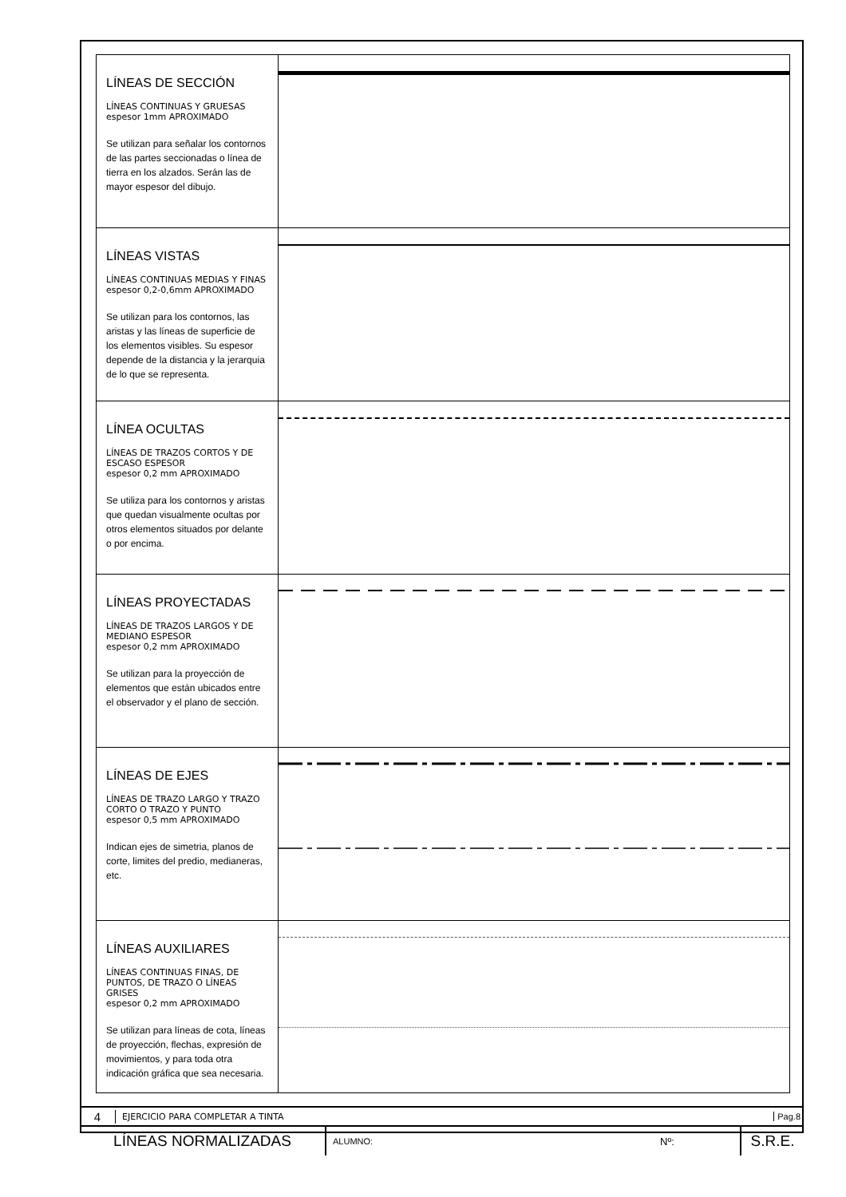LÍNEAS DE SECCIÓN
LÍNEAS CONTINUAS Y GRUESAS
espesor 1mm APROXIMADO
Se utilizan para señalar los contornos de las partes seccionadas o línea de tierra en los alzados. Serán las de mayor espesor del dibujo.
LÍNEAS VISTAS
LÍNEAS CONTINUAS MEDIAS Y FINAS
espesor 0,2-0,6mm APROXIMADO
Se utilizan para los contornos, las aristas y las líneas de superficie de los elementos visibles. Su espesor depende de la distancia y la jerarquia de lo que se representa.
LÍNEA OCULTAS
LÍNEAS DE TRAZOS CORTOS Y DE ESCASO ESPESOR
espesor 0,2 mm APROXIMADO
Se utiliza para los contornos y aristas que quedan visualmente ocultas por otros elementos situados por delante o por encima.
LÍNEAS PROYECTADAS
LÍNEAS DE TRAZOS LARGOS Y DE MEDIANO ESPESOR
espesor 0,2 mm APROXIMADO
Se utilizan para la proyección de elementos que están ubicados entre el observador y el plano de sección.
LÍNEAS DE EJES
LÍNEAS DE TRAZO LARGO Y TRAZO CORTO O TRAZO Y PUNTO
espesor 0,5 mm APROXIMADO
Indican ejes de simetria, planos de corte, limites del predio, medianeras, etc.
LÍNEAS AUXILIARES
LÍNEAS CONTINUAS FINAS, DE PUNTOS, DE TRAZO O LÍNEAS GRISES
espesor 0,2 mm APROXIMADO
Se utilizan para líneas de cota, líneas de proyección, flechas, expresión de movimientos, y para toda otra indicación gráfica que sea necesaria.
4 EJERCICIO PARA COMPLETAR A TINTA Pag.8
LÍNEAS NORMALIZADAS ALUMNO: Nº: S.R.E.